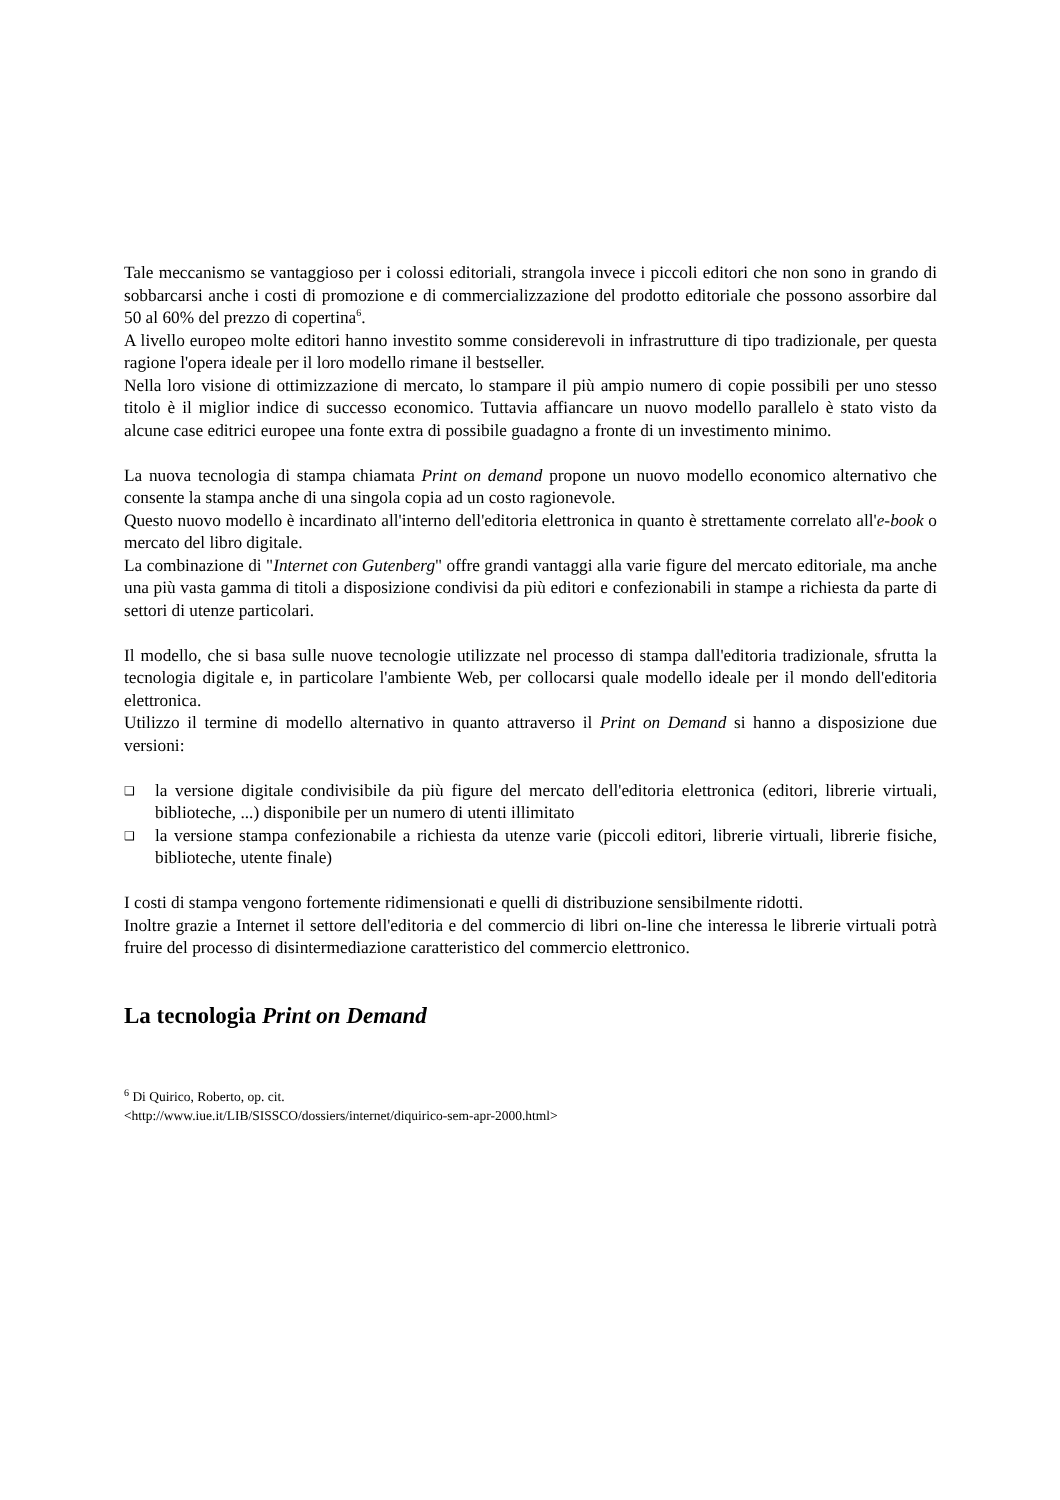Tale meccanismo se vantaggioso per i colossi editoriali, strangola invece i piccoli editori che non sono in grando di sobbarcarsi anche i costi di promozione e di commercializzazione del prodotto editoriale che possono assorbire dal 50 al 60% del prezzo di copertina<sup>6</sup>.
A livello europeo molte editori hanno investito somme considerevoli in infrastrutture di tipo tradizionale, per questa ragione l'opera ideale per il loro modello rimane il bestseller.
Nella loro visione di ottimizzazione di mercato, lo stampare il più ampio numero di copie possibili per uno stesso titolo è il miglior indice di successo economico. Tuttavia affiancare un nuovo modello parallelo è stato visto da alcune case editrici europee una fonte extra di possibile guadagno a fronte di un investimento minimo.
La nuova tecnologia di stampa chiamata Print on demand propone un nuovo modello economico alternativo che consente la stampa anche di una singola copia ad un costo ragionevole.
Questo nuovo modello è incardinato all'interno dell'editoria elettronica in quanto è strettamente correlato all'e-book o mercato del libro digitale.
La combinazione di "Internet con Gutenberg" offre grandi vantaggi alla varie figure del mercato editoriale, ma anche una più vasta gamma di titoli a disposizione condivisi da più editori e confezionabili in stampe a richiesta da parte di settori di utenze particolari.
Il modello, che si basa sulle nuove tecnologie utilizzate nel processo di stampa dall'editoria tradizionale, sfrutta la tecnologia digitale e, in particolare l'ambiente Web, per collocarsi quale modello ideale per il mondo dell'editoria elettronica.
Utilizzo il termine di modello alternativo in quanto attraverso il Print on Demand si hanno a disposizione due versioni:
❑ la versione digitale condivisibile da più figure del mercato dell'editoria elettronica (editori, librerie virtuali, biblioteche, ...) disponibile per un numero di utenti illimitato
❑ la versione stampa confezionabile a richiesta da utenze varie (piccoli editori, librerie virtuali, librerie fisiche, biblioteche, utente finale)
I costi di stampa vengono fortemente ridimensionati e quelli di distribuzione sensibilmente ridotti.
Inoltre grazie a Internet il settore dell'editoria e del commercio di libri on-line che interessa le librerie virtuali potrà fruire del processo di disintermediazione caratteristico del commercio elettronico.
La tecnologia Print on Demand
<sup>6</sup> Di Quirico, Roberto, op. cit.
<http://www.iue.it/LIB/SISSCO/dossiers/internet/diquirico-sem-apr-2000.html>